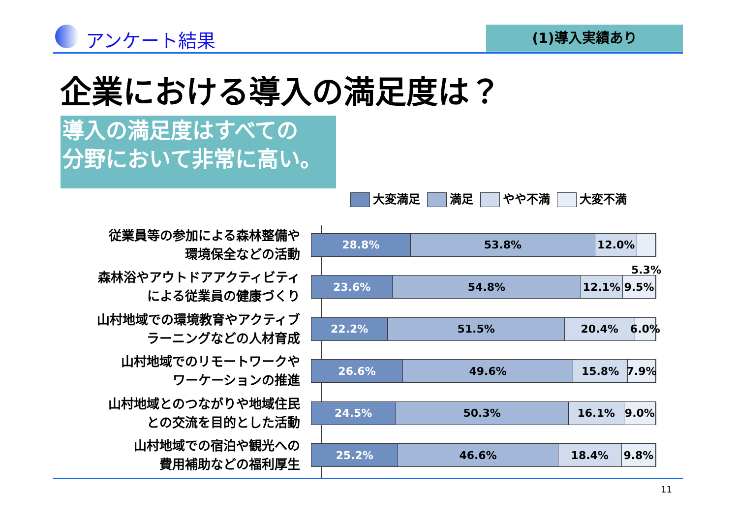アンケート結果 (1)導入実績あり
企業における導入の満足度は？
導入の満足度はすべての
分野において非常に高い。
大変満足 満足 やや不満 大変不満
従業員等の参加による森林整備や
環境保全などの活動
28.8% 53.8% 12.0% 5.3%
森林浴やアウトドアアクティビティ
による従業員の健康づくり
23.6% 54.8% 12.1% 9.5%
山村地域での環境教育やアクティブ
ラーニングなどの人材育成
22.2% 51.5% 20.4% 6.0%
山村地域でのリモートワークや
ワーケーションの推進
26.6% 49.6% 15.8% 7.9%
山村地域とのつながりや地域住民
との交流を目的とした活動
24.5% 50.3% 16.1% 9.0%
山村地域での宿泊や観光への
費用補助などの福利厚生
25.2% 46.6% 18.4% 9.8%
11